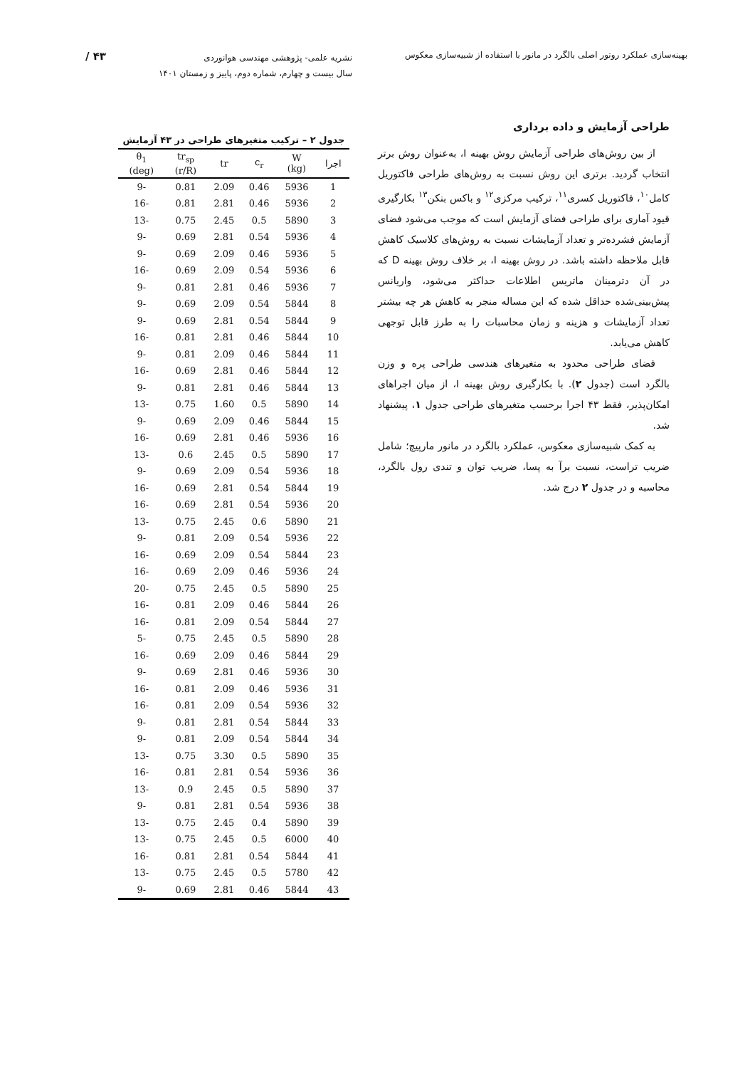بهینه‌سازی عملکرد روتور اصلی بالگرد در مانور با استفاده از شبیه‌سازی معکوس
نشریه علمی- پژوهشی مهندسی هوانوردی
سال بیست و چهارم، شماره دوم، پاییز و زمستان ۱۴۰۱
/ ۴۳
طراحی آزمایش و داده برداری
از بین روش‌های طراحی آزمایش روش بهینه I، به‌عنوان روش برتر انتخاب گردید. برتری این روش نسبت به روش‌های طراحی فاکتوریل کامل<sup>۱۰</sup>، فاکتوریل کسری<sup>۱۱</sup>، ترکیب مرکزی<sup>۱۲</sup> و باکس بنکن<sup>۱۳</sup> بکارگیری قیود آماری برای طراحی فضای آزمایش است که موجب می‌شود فضای آزمایش فشرده‌تر و تعداد آزمایشات نسبت به روش‌های کلاسیک کاهش قابل ملاحظه داشته باشد. در روش بهینه I، بر خلاف روش بهینه D که در آن دترمینان ماتریس اطلاعات حداکثر می‌شود، واریانس پیش‌بینی‌شده حداقل شده که این مساله منجر به کاهش هر چه بیشتر تعداد آزمایشات و هزینه و زمان محاسبات را به طرز قابل توجهی کاهش می‌یابد.
فضای طراحی محدود به متغیرهای هندسی طراحی پره و وزن بالگرد است (جدول ۲). با بکارگیری روش بهینه I، از میان اجراهای امکان‌پذیر، فقط ۴۳ اجرا برحسب متغیرهای طراحی جدول ۱، پیشنهاد شد.
به کمک شبیه‌سازی معکوس، عملکرد بالگرد در مانور مارپیچ؛ شامل ضریب تراست، نسبت برآ به پسا، ضریب توان و تندی رول بالگرد، محاسبه و در جدول ۲ درج شد.
جدول ۲ – ترکیب متغیرهای طراحی در ۴۳ آزمایش
| اجرا | W (kg) | c<sub>r</sub> | tr | tr<sub>sp</sub> (r/R) | θ<sub>1</sub> (deg) |
| --- | --- | --- | --- | --- | --- |
| 1 | 5936 | 0.46 | 2.09 | 0.81 | -9 |
| 2 | 5936 | 0.46 | 2.81 | 0.81 | -16 |
| 3 | 5890 | 0.5 | 2.45 | 0.75 | -13 |
| 4 | 5936 | 0.54 | 2.81 | 0.69 | -9 |
| 5 | 5936 | 0.46 | 2.09 | 0.69 | -9 |
| 6 | 5936 | 0.54 | 2.09 | 0.69 | -16 |
| 7 | 5936 | 0.46 | 2.81 | 0.81 | -9 |
| 8 | 5844 | 0.54 | 2.09 | 0.69 | -9 |
| 9 | 5844 | 0.54 | 2.81 | 0.69 | -9 |
| 10 | 5844 | 0.46 | 2.81 | 0.81 | -16 |
| 11 | 5844 | 0.46 | 2.09 | 0.81 | -9 |
| 12 | 5844 | 0.46 | 2.81 | 0.69 | -16 |
| 13 | 5844 | 0.46 | 2.81 | 0.81 | -9 |
| 14 | 5890 | 0.5 | 1.60 | 0.75 | -13 |
| 15 | 5844 | 0.46 | 2.09 | 0.69 | -9 |
| 16 | 5936 | 0.46 | 2.81 | 0.69 | -16 |
| 17 | 5890 | 0.5 | 2.45 | 0.6 | -13 |
| 18 | 5936 | 0.54 | 2.09 | 0.69 | -9 |
| 19 | 5844 | 0.54 | 2.81 | 0.69 | -16 |
| 20 | 5936 | 0.54 | 2.81 | 0.69 | -16 |
| 21 | 5890 | 0.6 | 2.45 | 0.75 | -13 |
| 22 | 5936 | 0.54 | 2.09 | 0.81 | -9 |
| 23 | 5844 | 0.54 | 2.09 | 0.69 | -16 |
| 24 | 5936 | 0.46 | 2.09 | 0.69 | -16 |
| 25 | 5890 | 0.5 | 2.45 | 0.75 | -20 |
| 26 | 5844 | 0.46 | 2.09 | 0.81 | -16 |
| 27 | 5844 | 0.54 | 2.09 | 0.81 | -16 |
| 28 | 5890 | 0.5 | 2.45 | 0.75 | -5 |
| 29 | 5844 | 0.46 | 2.09 | 0.69 | -16 |
| 30 | 5936 | 0.46 | 2.81 | 0.69 | -9 |
| 31 | 5936 | 0.46 | 2.09 | 0.81 | -16 |
| 32 | 5936 | 0.54 | 2.09 | 0.81 | -16 |
| 33 | 5844 | 0.54 | 2.81 | 0.81 | -9 |
| 34 | 5844 | 0.54 | 2.09 | 0.81 | -9 |
| 35 | 5890 | 0.5 | 3.30 | 0.75 | -13 |
| 36 | 5936 | 0.54 | 2.81 | 0.81 | -16 |
| 37 | 5890 | 0.5 | 2.45 | 0.9 | -13 |
| 38 | 5936 | 0.54 | 2.81 | 0.81 | -9 |
| 39 | 5890 | 0.4 | 2.45 | 0.75 | -13 |
| 40 | 6000 | 0.5 | 2.45 | 0.75 | -13 |
| 41 | 5844 | 0.54 | 2.81 | 0.81 | -16 |
| 42 | 5780 | 0.5 | 2.45 | 0.75 | -13 |
| 43 | 5844 | 0.46 | 2.81 | 0.69 | -9 |